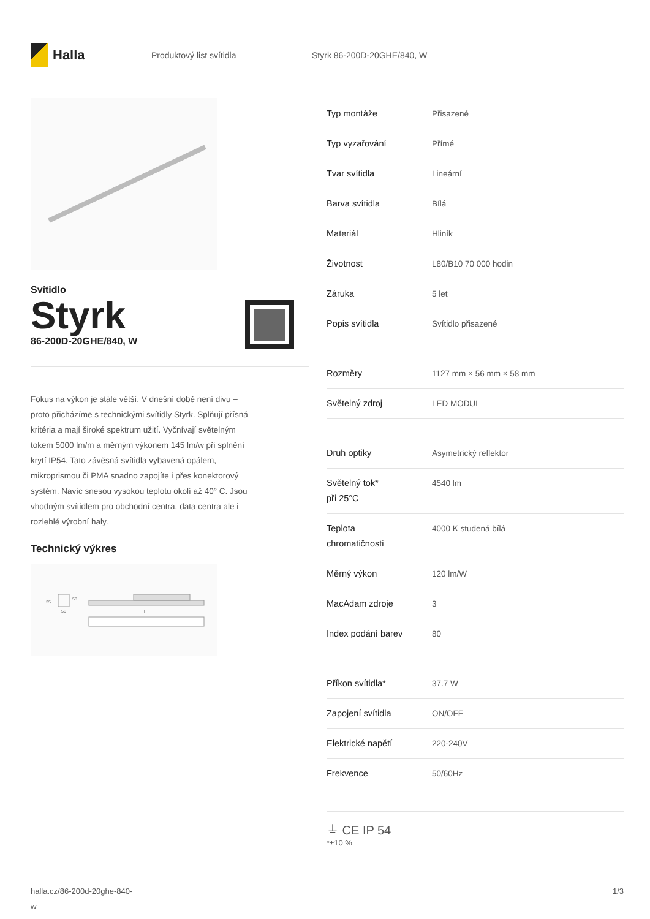Halla
Produktový list svítidla Styrk 86-200D-20GHE/840, W
Svítidlo
Styrk
86-200D-20GHE/840, W
Fokus na výkon je stále větší. V dnešní době není divu – proto přicházíme s technickými svítidly Styrk. Splňují přísná kritéria a mají široké spektrum užití. Vyčnívají světelným tokem 5000 lm/m a měrným výkonem 145 lm/w při splnění krytí IP54. Tato závěsná svítidla vybavená opálem, mikroprismou či PMA snadno zapojíte i přes konektorový systém. Navíc snesou vysokou teplotu okolí až 40° C. Jsou vhodným svítidlem pro obchodní centra, data centra ale i rozlehlé výrobní haly.
Technický výkres
25
58
56
l
| Typ montáže | Přisazené |
| Typ vyzařování | Přímé |
| Tvar svítidla | Lineární |
| Barva svítidla | Bílá |
| Materiál | Hliník |
| Životnost | L80/B10 70 000 hodin |
| Záruka | 5 let |
| Popis svítidla | Svítidlo přisazené |
| Rozměry | 1127 mm × 56 mm × 58 mm |
| Světelný zdroj | LED MODUL |
| Druh optiky | Asymetrický reflektor |
| Světelný tok* při 25°C | 4540 lm |
| Teplota chromatičnosti | 4000 K studená bílá |
| Měrný výkon | 120 lm/W |
| MacAdam zdroje | 3 |
| Index podání barev | 80 |
| Příkon svítidla* | 37.7 W |
| Zapojení svítidla | ON/OFF |
| Elektrické napětí | 220-240V |
| Frekvence | 50/60Hz |
⏚ CE IP 54
*±10 %
halla.cz/86-200d-20ghe-840-
w 1/3